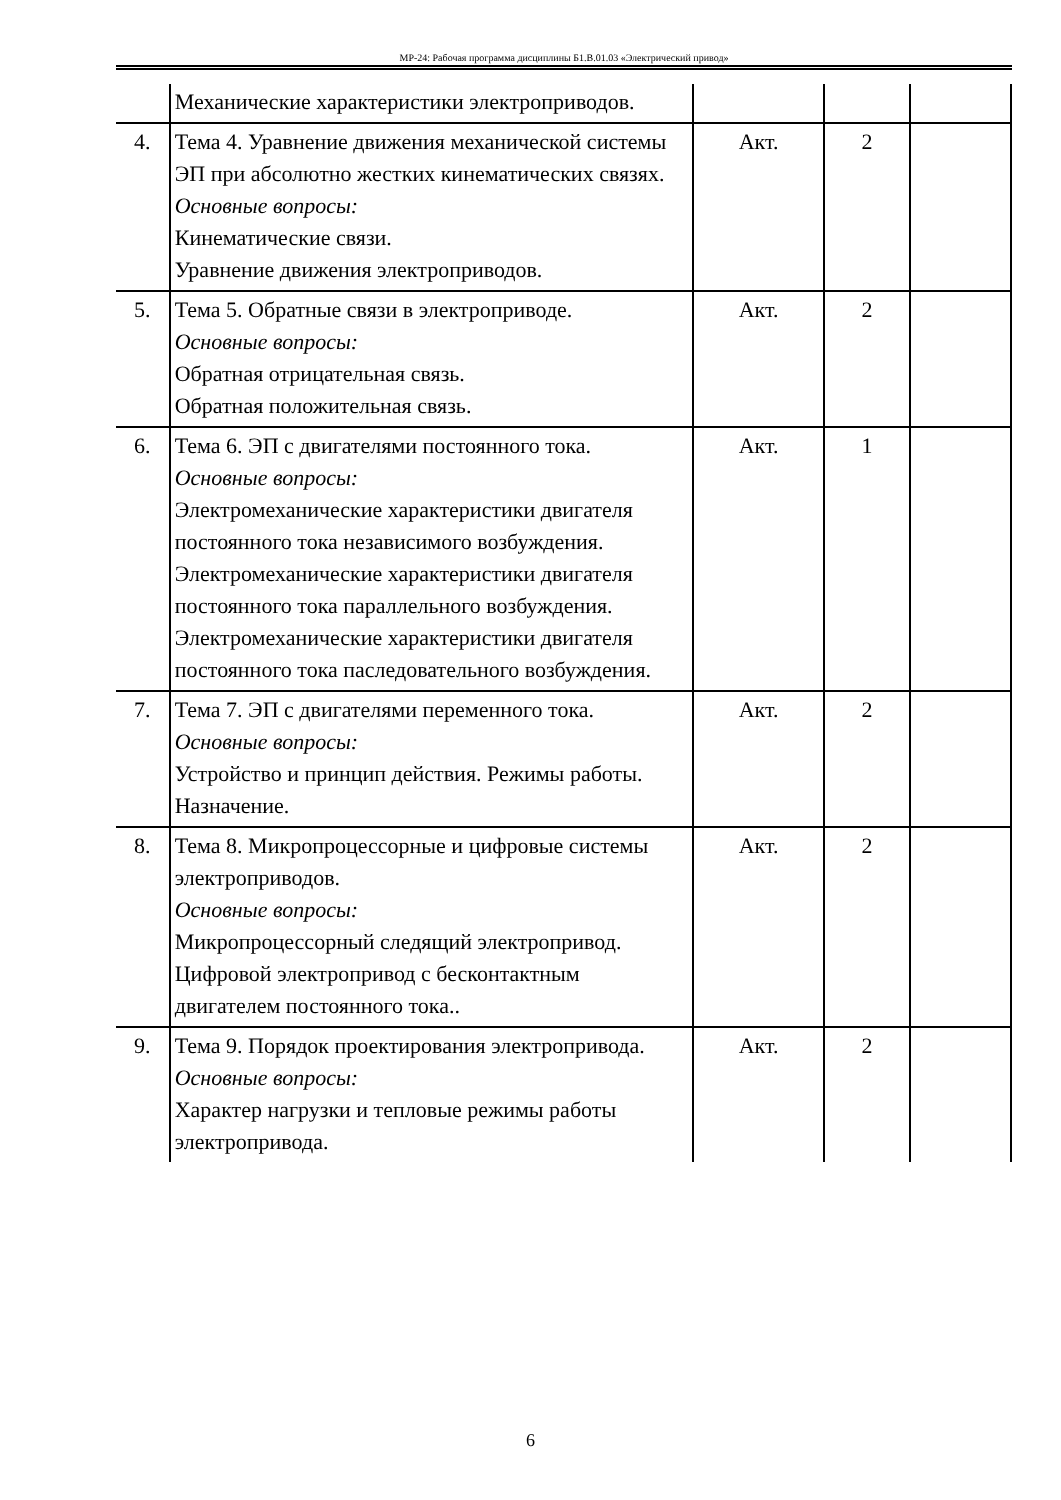МР-24: Рабочая программа дисциплины Б1.В.01.03 «Электрический привод»
| | Механические характеристики электроприводов. | | | |
| 4. | Тема 4. Уравнение движения механической системы ЭП при абсолютно жестких кинематических связях. Основные вопросы: Кинематические связи. Уравнение движения электроприводов. | Акт. | 2 | |
| 5. | Тема 5. Обратные связи в электроприводе. Основные вопросы: Обратная отрицательная связь. Обратная положительная связь. | Акт. | 2 | |
| 6. | Тема 6. ЭП с двигателями постоянного тока. Основные вопросы: Электромеханические характеристики двигателя постоянного тока независимого возбуждения. Электромеханические характеристики двигателя постоянного тока параллельного возбуждения. Электромеханические характеристики двигателя постоянного тока пaследовательного возбуждения. | Акт. | 1 | |
| 7. | Тема 7. ЭП с двигателями переменного тока. Основные вопросы: Устройство и принцип действия. Режимы работы. Назначение. | Акт. | 2 | |
| 8. | Тема 8. Микропроцессорные и цифровые системы электроприводов. Основные вопросы: Микропроцессорный следящий электропривод. Цифровой электропривод с бесконтактным двигателем постоянного тока.. | Акт. | 2 | |
| 9. | Тема 9. Порядок проектирования электропривода. Основные вопросы: Характер нагрузки и тепловые режимы работы электропривода. | Акт. | 2 | |
6